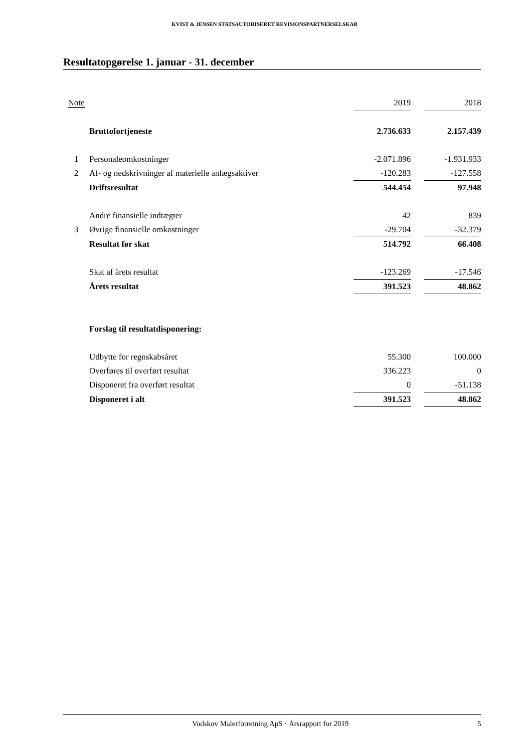KVIST & JENSEN STATSAUTORISERET REVISIONSPARTNERSELSKAB
Resultatopgørelse 1. januar - 31. december
| Note | | 2019 | | 2018 |
| --- | --- | --- | --- | --- |
| | Bruttofortjeneste | 2.736.633 | | 2.157.439 |
| 1 | Personaleomkostninger | -2.071.896 | | -1.931.933 |
| 2 | Af- og nedskrivninger af materielle anlægsaktiver | -120.283 | | -127.558 |
| | Driftsresultat | 544.454 | | 97.948 |
| | Andre finansielle indtægter | 42 | | 839 |
| 3 | Øvrige finansielle omkostninger | -29.704 | | -32.379 |
| | Resultat før skat | 514.792 | | 66.408 |
| | Skat af årets resultat | -123.269 | | -17.546 |
| | Årets resultat | 391.523 | | 48.862 |
| | Forslag til resultatdisponering: | | | |
| | Udbytte for regnskabsåret | 55.300 | | 100.000 |
| | Overføres til overført resultat | 336.223 | | 0 |
| | Disponeret fra overført resultat | 0 | | -51.138 |
| | Disponeret i alt | 391.523 | | 48.862 |
Vodskov Malerforretning ApS · Årsrapport for 2019 5